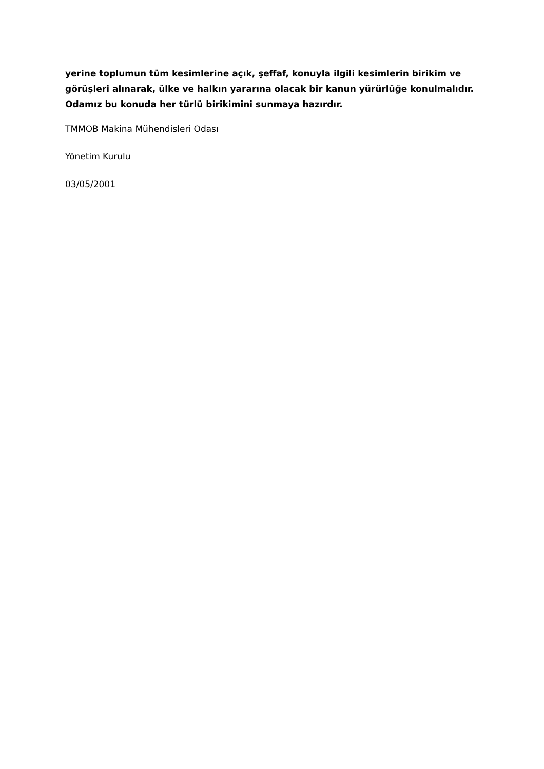yerine toplumun tüm kesimlerine açık, şeffaf, konuyla ilgili kesimlerin birikim ve görüşleri alınarak, ülke ve halkın yararına olacak bir kanun yürürlüğe konulmalıdır. Odamız bu konuda her türlü birikimini sunmaya hazırdır.
TMMOB Makina Mühendisleri Odası
Yönetim Kurulu
03/05/2001